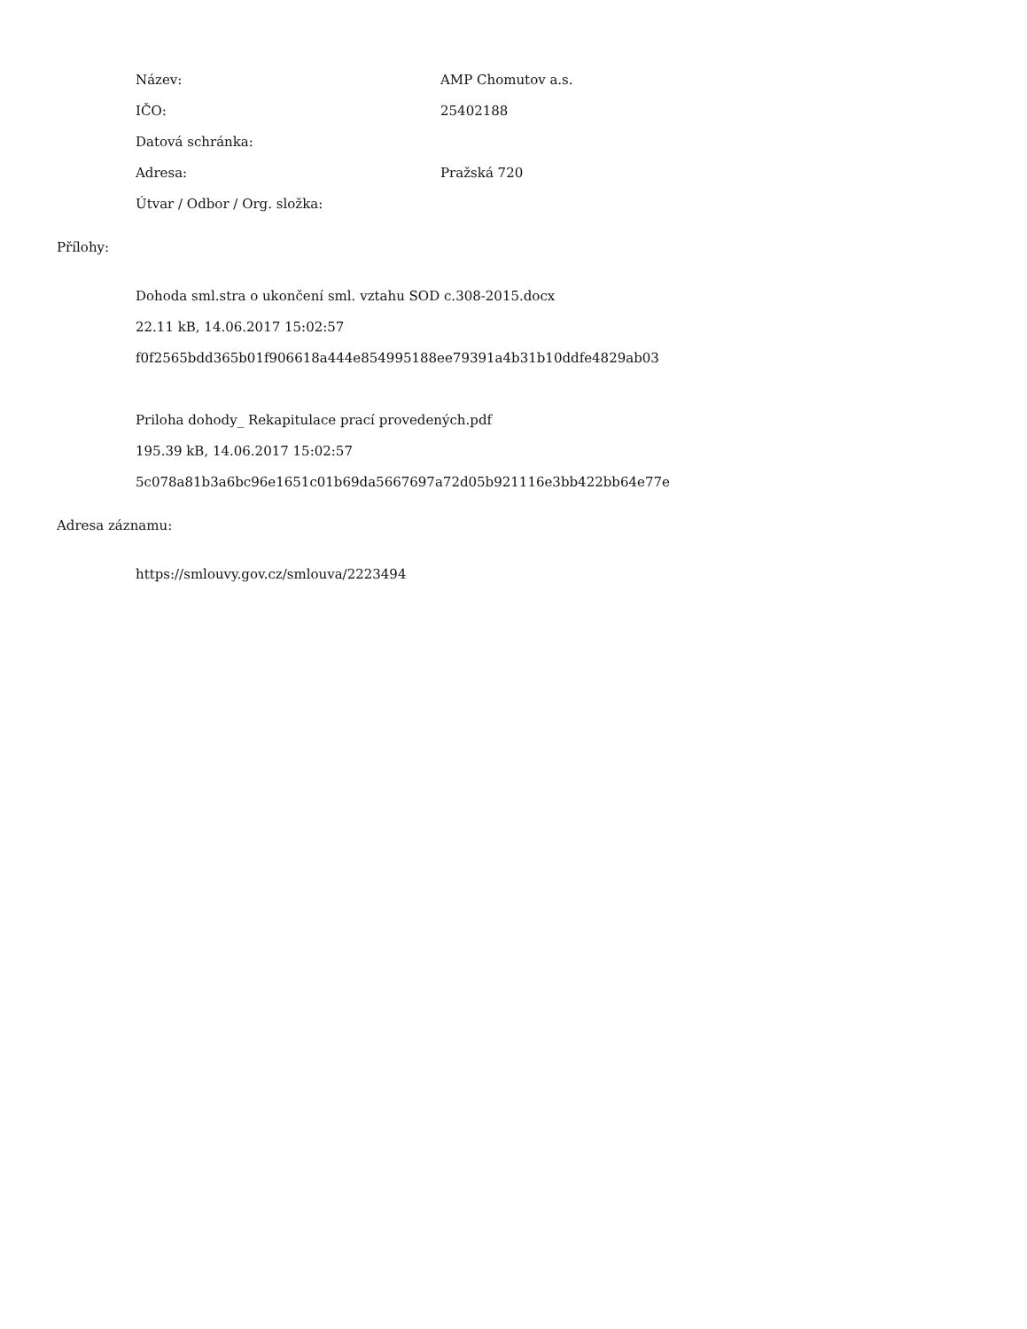Název: AMP Chomutov a.s.
IČO: 25402188
Datová schránka:
Adresa: Pražská 720
Útvar / Odbor / Org. složka:
Přílohy:
Dohoda sml.stra o ukončení sml. vztahu SOD c.308-2015.docx
22.11 kB, 14.06.2017 15:02:57
f0f2565bdd365b01f906618a444e854995188ee79391a4b31b10ddfe4829ab03
Priloha dohody_ Rekapitulace prací provedených.pdf
195.39 kB, 14.06.2017 15:02:57
5c078a81b3a6bc96e1651c01b69da5667697a72d05b921116e3bb422bb64e77e
Adresa záznamu:
https://smlouvy.gov.cz/smlouva/2223494